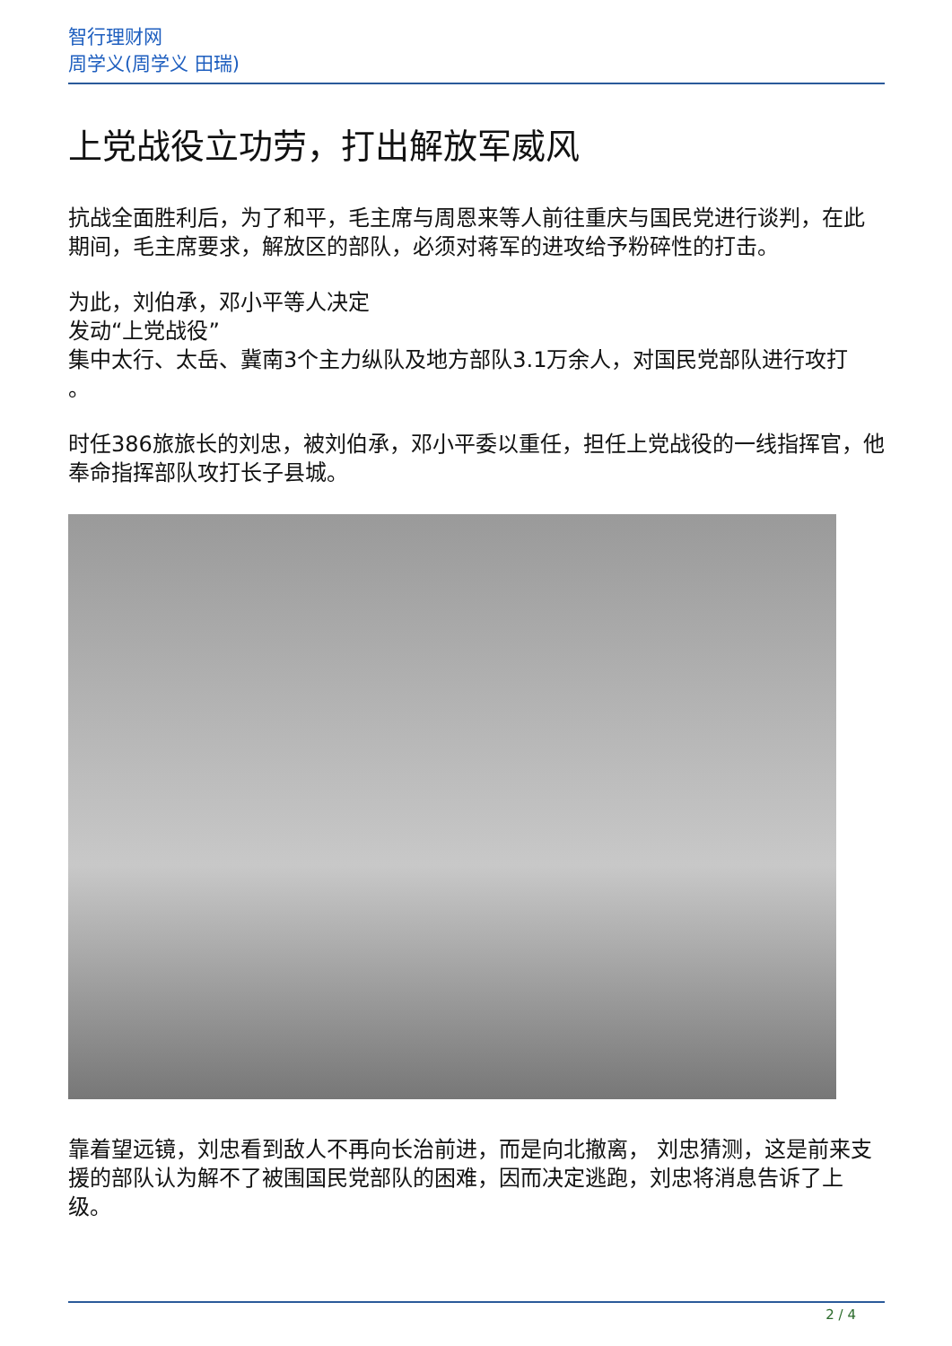智行理财网
周学义(周学义 田瑞)
上党战役立功劳，打出解放军威风
抗战全面胜利后，为了和平，毛主席与周恩来等人前往重庆与国民党进行谈判，在此期间，毛主席要求，解放区的部队，必须对蒋军的进攻给予粉碎性的打击。
为此，刘伯承，邓小平等人决定
发动“上党战役”
集中太行、太岳、冀南3个主力纵队及地方部队3.1万余人，对国民党部队进行攻打
。
时任386旅旅长的刘忠，被刘伯承，邓小平委以重任，担任上党战役的一线指挥官，他奉命指挥部队攻打长子县城。
靠着望远镜，刘忠看到敌人不再向长治前进，而是向北撤离， 刘忠猜测，这是前来支援的部队认为解不了被围国民党部队的困难，因而决定逃跑，刘忠将消息告诉了上级。
2 / 4